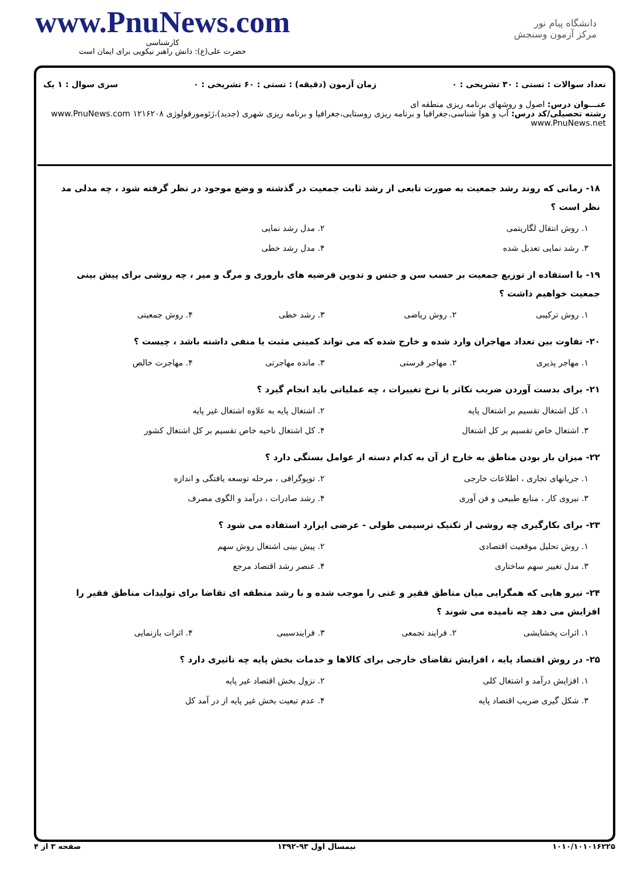دانشگاه پیام نور
مرکز آزمون وسنجش
www.PnuNews.com
کارشناسی
حضرت علی(ع): دانش راهبر نیکویی برای ایمان است
تعداد سوالات : تستی : ۳۰ تشریحی : ۰ زمان آزمون (دقیقه) : تستی : ۶۰ تشریحی : ۰ سری سوال : ۱ یک
عنـــوان درس: اصول و روشهای برنامه ریزی منطقه ای
رشته تحصیلی/کد درس: آب و هوا شناسی،جغرافیا و برنامه ریزی روستایی،جغرافیا و برنامه ریزی شهری (جدید)،ژئومورفولوژی ۱۲۱۶۲۰۸ www.PnuNews.com www.PnuNews.net
۱۸- زمانی که روند رشد جمعیت به صورت تابعی از رشد ثابت جمعیت در گذشته و وضع موجود در نظر گرفته شود ، چه مدلی مد نظر است ؟
۱. روش انتقال لگاریتمی ۲. مدل رشد نمایی ۳. رشد نمایی تعدیل شده ۴. مدل رشد خطی
۱۹- با استفاده از توزیع جمعیت بر حسب سن و جنس و تدوین فرضیه های باروری و مرگ و میر ، چه روشی برای پیش بینی جمعیت خواهیم داشت ؟
۱. روش ترکیبی ۲. روش ریاضی ۳. رشد خطی ۴. روش جمعیتی
۲۰- تفاوت بین تعداد مهاجران وارد شده و خارج شده که می تواند کمیتی مثبت یا منفی داشته باشد ، چیست ؟
۱. مهاجر پذیری ۲. مهاجر فرستی ۳. مانده مهاجرتی ۴. مهاجرت خالص
۲۱- برای بدست آوردن ضریب تکاثر یا نرخ تغییرات ، چه عملیاتی باید انجام گیرد ؟
۱. کل اشتغال تقسیم بر اشتغال پایه ۲. اشتغال پایه به علاوه اشتغال غیر پایه ۳. اشتغال خاص تقسیم بر کل اشتغال ۴. کل اشتغال ناحیه خاص تقسیم بر کل اشتغال کشور
۲۲- میزان باز بودن مناطق به خارج از آن به کدام دسته از عوامل بستگی دارد ؟
۱. جریانهای تجاری ، اطلاعات خارجی ۲. توپوگرافی ، مرحله توسعه یافتگی و اندازه ۳. نیروی کار ، منابع طبیعی و فن آوری ۴. رشد صادرات ، درآمد و الگوی مصرف
۲۳- برای بکارگیری چه روشی از تکنیک ترسیمی طولی - عرضی ایزارد استفاده می شود ؟
۱. روش تحلیل موقعیت اقتصادی ۲. پیش بینی اشتغال روش سهم ۳. مدل تغییر سهم ساختاری ۴. عنصر رشد اقتصاد مرجع
۲۴- نیرو هایی که همگرایی میان مناطق فقیر و غنی را موجب شده و با رشد منطقه ای تقاضا برای تولیدات مناطق فقیر را افزایش می دهد چه نامیده می شوند ؟
۱. اثرات پخشایشی ۲. فرایند تجمعی ۳. فرایندسببی ۴. اثرات بازنمایی
۲۵- در روش اقتصاد پایه ، افزایش تقاضای خارجی برای کالاها و خدمات بخش پایه چه تاثیری دارد ؟
۱. افزایش درآمد و اشتغال کلی ۲. نزول بخش اقتصاد غیر پایه ۳. شکل گیری ضریب اقتصاد پایه ۴. عدم تبعیت بخش غیر پایه از در آمد کل
۱۰۱۰/۱۰۱۰۱۶۲۲۵ نیمسال اول ۹۳-۱۳۹۲ صفحه ۳ از ۴